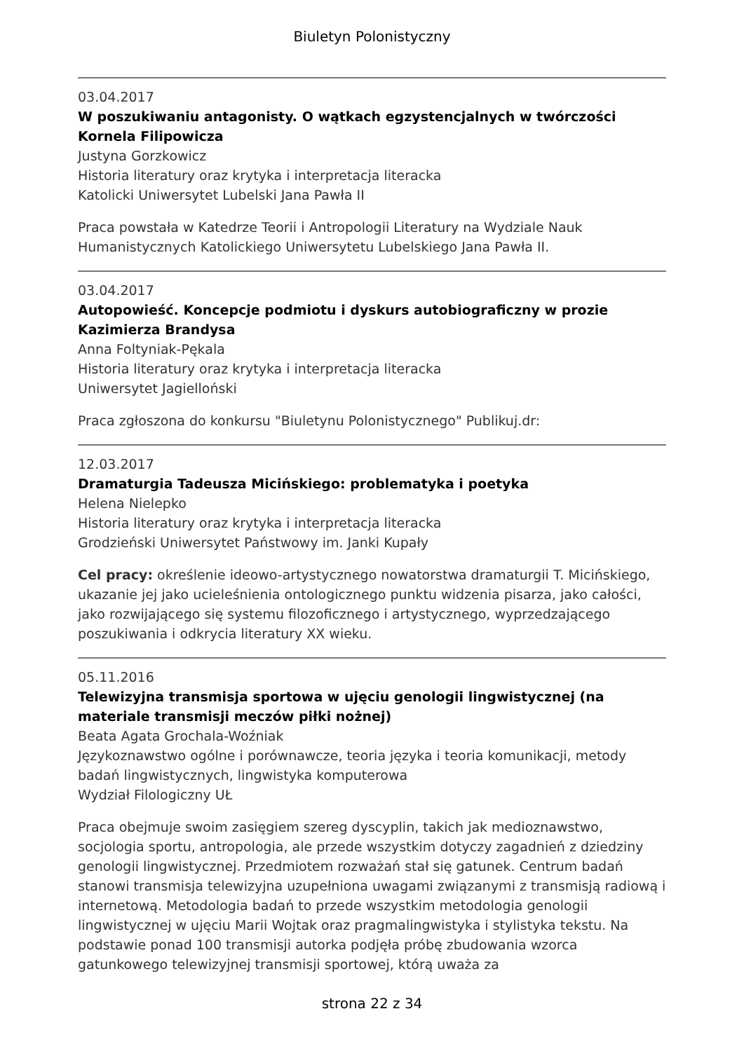Biuletyn Polonistyczny
03.04.2017
W poszukiwaniu antagonisty. O wątkach egzystencjalnych w twórczości Kornela Filipowicza
Justyna Gorzkowicz
Historia literatury oraz krytyka i interpretacja literacka
Katolicki Uniwersytet Lubelski Jana Pawła II
Praca powstała w Katedrze Teorii i Antropologii Literatury na Wydziale Nauk Humanistycznych Katolickiego Uniwersytetu Lubelskiego Jana Pawła II.
03.04.2017
Autopowieść. Koncepcje podmiotu i dyskurs autobiograficzny w prozie Kazimierza Brandysa
Anna Foltyniak-Pękala
Historia literatury oraz krytyka i interpretacja literacka
Uniwersytet Jagielloński
Praca zgłoszona do konkursu "Biuletynu Polonistycznego" Publikuj.dr:
12.03.2017
Dramaturgia Tadeusza Micińskiego: problematyka i poetyka
Helena Nielepko
Historia literatury oraz krytyka i interpretacja literacka
Grodzieński Uniwersytet Państwowy im. Janki Kupały
Cel pracy: określenie ideowo-artystycznego nowatorstwa dramaturgii T. Micińskiego, ukazanie jej jako ucieleśnienia ontologicznego punktu widzenia pisarza, jako całości, jako rozwijającego się systemu filozoficznego i artystycznego, wyprzedzającego poszukiwania i odkrycia literatury XX wieku.
05.11.2016
Telewizyjna transmisja sportowa w ujęciu genologii lingwistycznej (na materiale transmisji meczów piłki nożnej)
Beata Agata Grochala-Woźniak
Językoznawstwo ogólne i porównawcze, teoria języka i teoria komunikacji, metody badań lingwistycznych, lingwistyka komputerowa
Wydział Filologiczny UŁ
Praca obejmuje swoim zasięgiem szereg dyscyplin, takich jak medioznawstwo, socjologia sportu, antropologia, ale przede wszystkim dotyczy zagadnień z dziedziny genologii lingwistycznej. Przedmiotem rozważań stał się gatunek. Centrum badań stanowi transmisja telewizyjna uzupełniona uwagami związanymi z transmisją radiową i internetową. Metodologia badań to przede wszystkim metodologia genologii lingwistycznej w ujęciu Marii Wojtak oraz pragmalingwistyka i stylistyka tekstu. Na podstawie ponad 100 transmisji autorka podjęła próbę zbudowania wzorca gatunkowego telewizyjnej transmisji sportowej, którą uważa za
strona 22 z 34